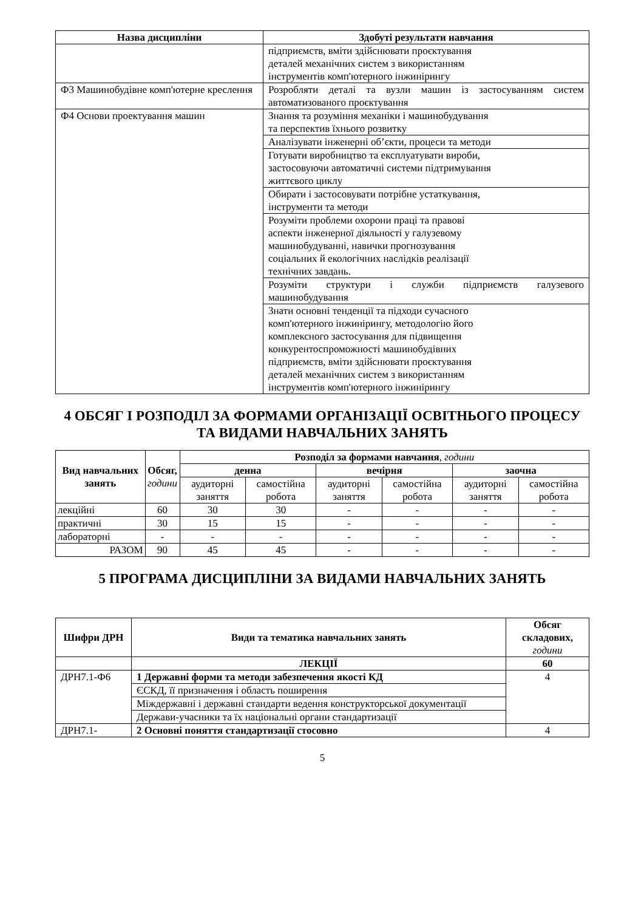| Назва дисципліни | Здобуті результати навчання |
| --- | --- |
| | підприємств, вміти здійснювати проєктування деталей механічних систем з використанням інструментів комп'ютерного інжинірингу |
| Ф3 Машинобудівне комп'ютерне креслення | Розробляти деталі та вузли машин із застосуванням систем автоматизованого проєктування |
| Ф4 Основи проектування машин | Знання та розуміння механіки і машинобудування та перспектив їхнього розвитку |
| | Аналізувати інженерні об’єкти, процеси та методи |
| | Готувати виробництво та експлуатувати вироби, застосовуючи автоматичні системи підтримування життєвого циклу |
| | Обирати і застосовувати потрібне устаткування, інструменти та методи |
| | Розуміти проблеми охорони праці та правові аспекти інженерної діяльності у галузевому машинобудуванні, навички прогнозування соціальних й екологічних наслідків реалізації технічних завдань. |
| | Розуміти структури і служби підприємств галузевого машинобудування |
| | Знати основні тенденції та підходи сучасного комп'ютерного інжинірингу, методологію його комплексного застосування для підвищення конкурентоспроможності машинобудівних підприємств, вміти здійснювати проєктування деталей механічних систем з використанням інструментів комп'ютерного інжинірингу |
4 ОБСЯГ І РОЗПОДІЛ ЗА ФОРМАМИ ОРГАНІЗАЦІЇ ОСВІТНЬОГО ПРОЦЕСУ ТА ВИДАМИ НАВЧАЛЬНИХ ЗАНЯТЬ
| Вид навчальних занять | Обсяг, години | Розподіл за формами навчання , години | | | | | |
| --- | --- | --- | --- | --- | --- | --- | --- |
| | | денна | | вечірня | | заочна | |
| | | аудиторні заняття | самостійна робота | аудиторні заняття | самостійна робота | аудиторні заняття | самостійна робота |
| лекційні | 60 | 30 | 30 | - | - | - | - |
| практичні | 30 | 15 | 15 | - | - | - | - |
| лабораторні | - | - | - | - | - | - | - |
| РАЗОМ | 90 | 45 | 45 | - | - | - | - |
5 ПРОГРАМА ДИСЦИПЛІНИ ЗА ВИДАМИ НАВЧАЛЬНИХ ЗАНЯТЬ
| Шифри ДРН | Види та тематика навчальних занять | Обсяг складових, години |
| --- | --- | --- |
| | ЛЕКЦІЇ | 60 |
| ДРН7.1-Ф6 | 1 Державні форми та методи забезпечення якості КД | 4 |
| | ЄСКД, її призначення і область поширення | |
| | Міждержавні і державні стандарти ведення конструкторської документації | |
| | Держави-учасники та їх національні органи стандартизації | |
| ДРН7.1- | 2 Основні поняття стандартизації стосовно | 4 |
5